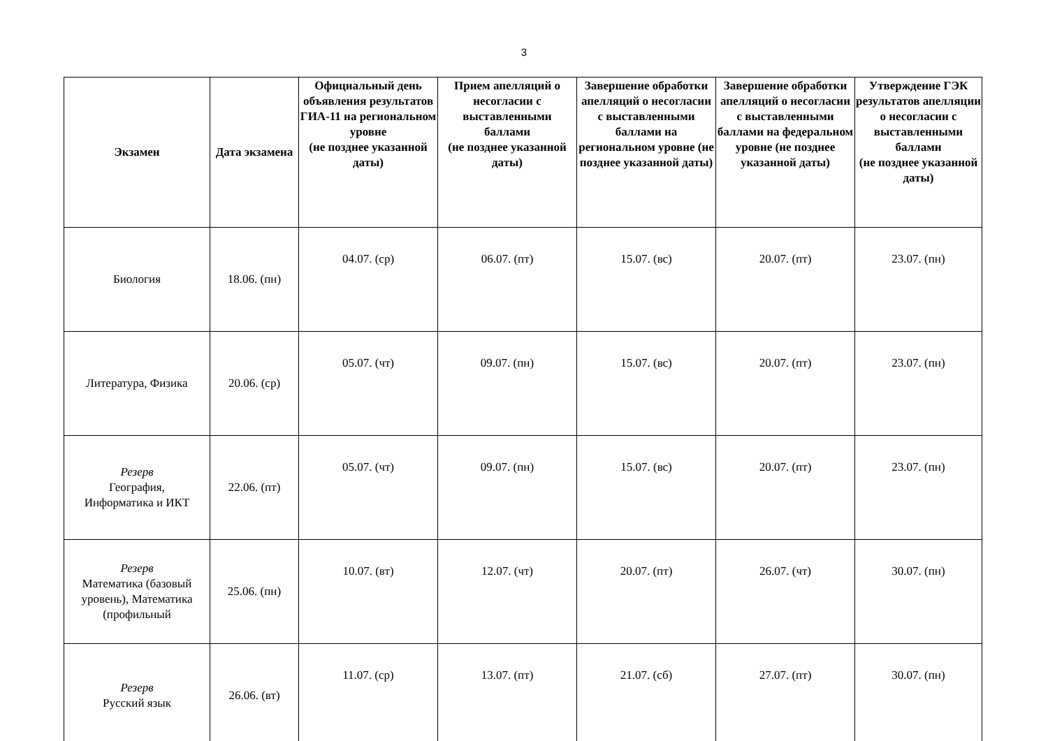3
| Экзамен | Дата экзамена | Официальный день объявления результатов ГИА-11 на региональном уровне (не позднее указанной даты) | Прием апелляций о несогласии с выставленными баллами (не позднее указанной даты) | Завершение обработки апелляций о несогласии с выставленными баллами на региональном уровне (не позднее указанной даты) | Завершение обработки апелляций о несогласии с выставленными баллами на федеральном уровне (не позднее указанной даты) | Утверждение ГЭК результатов апелляции о несогласии с выставленными баллами (не позднее указанной даты) |
| --- | --- | --- | --- | --- | --- | --- |
| Биология | 18.06. (пн) | 04.07. (ср) | 06.07. (пт) | 15.07. (вс) | 20.07. (пт) | 23.07. (пн) |
| Литература, Физика | 20.06. (ср) | 05.07. (чт) | 09.07. (пн) | 15.07. (вс) | 20.07. (пт) | 23.07. (пн) |
| Резерв География, Информатика и ИКТ | 22.06. (пт) | 05.07. (чт) | 09.07. (пн) | 15.07. (вс) | 20.07. (пт) | 23.07. (пн) |
| Резерв Математика (базовый уровень), Математика (профильный | 25.06. (пн) | 10.07. (вт) | 12.07. (чт) | 20.07. (пт) | 26.07. (чт) | 30.07. (пн) |
| Резерв Русский язык | 26.06. (вт) | 11.07. (ср) | 13.07. (пт) | 21.07. (сб) | 27.07. (пт) | 30.07. (пн) |